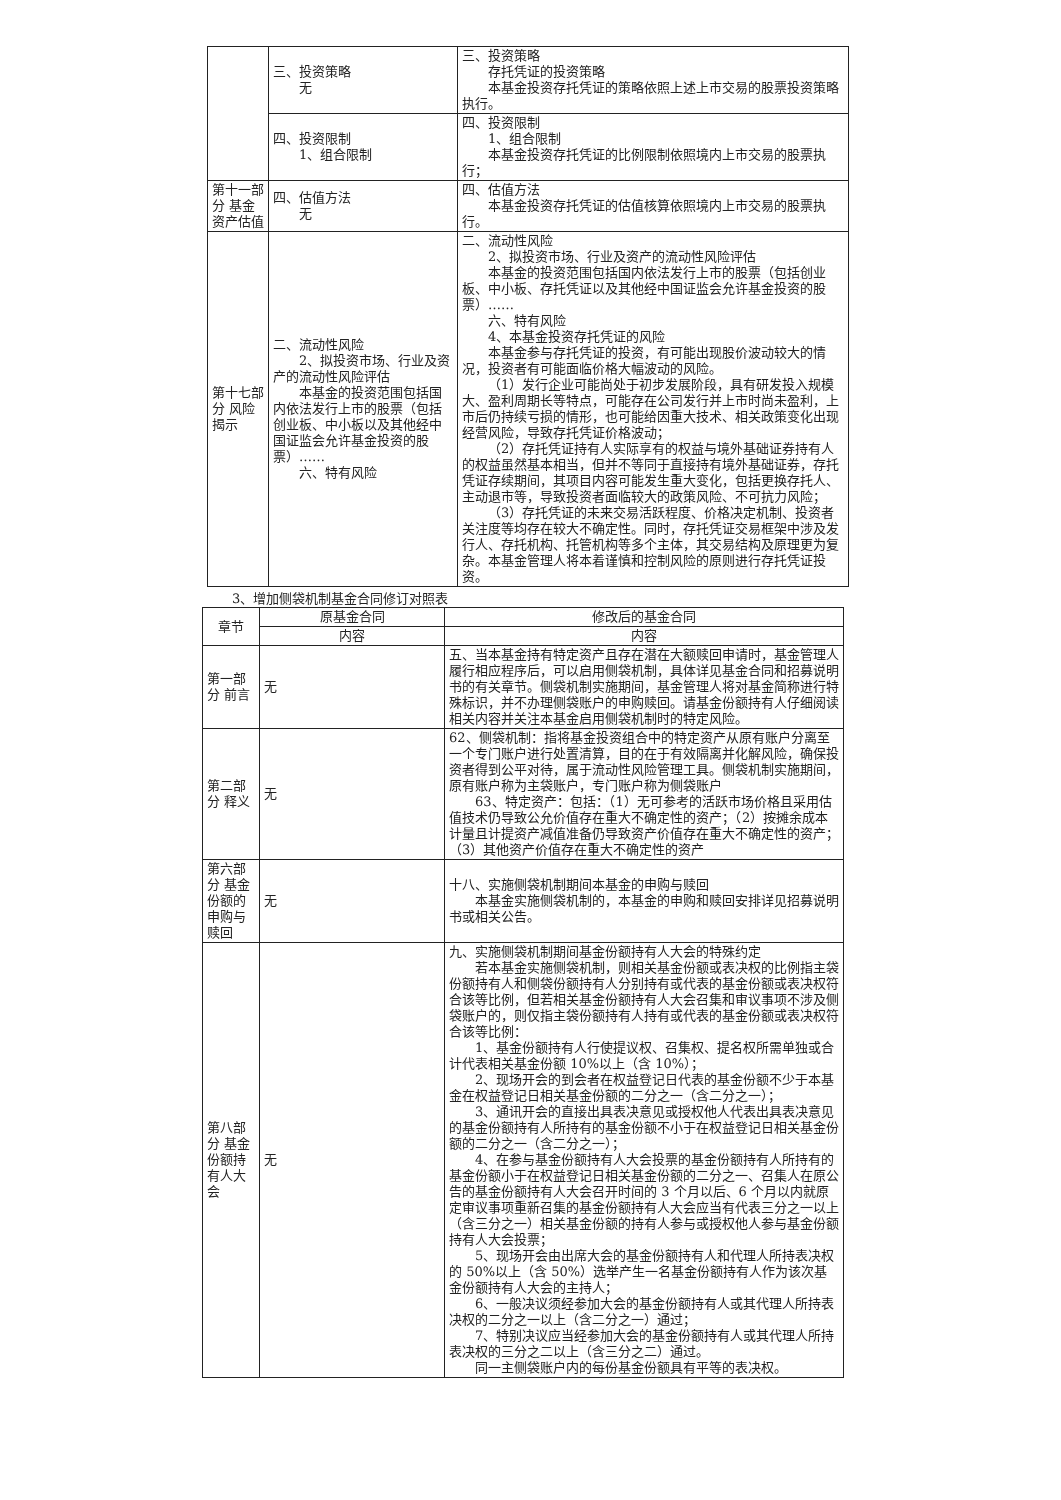| | 三、投资策略 无 | 三、投资策略 存托凭证的投资策略 本基金投资存托凭证的策略依照上述上市交易的股票投资策略执行。 |
| | 四、投资限制 1、组合限制 | 四、投资限制 1、组合限制 本基金投资存托凭证的比例限制依照境内上市交易的股票执行； |
| 第十一部分 基金资产估值 | 四、估值方法 无 | 四、估值方法 本基金投资存托凭证的估值核算依照境内上市交易的股票执行。 |
| 第十七部分 风险揭示 | 二、流动性风险 2、拟投资市场、行业及资产的流动性风险评估 本基金的投资范围包括国内依法发行上市的股票（包括创业板、中小板以及其他经中国证监会允许基金投资的股票）…… 六、特有风险 | 二、流动性风险 2、拟投资市场、行业及资产的流动性风险评估 本基金的投资范围包括国内依法发行上市的股票（包括创业板、中小板、存托凭证以及其他经中国证监会允许基金投资的股票）…… 六、特有风险 4、本基金投资存托凭证的风险 本基金参与存托凭证的投资，有可能出现股价波动较大的情况，投资者有可能面临价格大幅波动的风险。 （1）发行企业可能尚处于初步发展阶段，具有研发投入规模大、盈利周期长等特点，可能存在公司发行并上市时尚未盈利，上市后仍持续亏损的情形，也可能给因重大技术、相关政策变化出现经营风险，导致存托凭证价格波动； （2）存托凭证持有人实际享有的权益与境外基础证券持有人的权益虽然基本相当，但并不等同于直接持有境外基础证券，存托凭证存续期间，其项目内容可能发生重大变化，包括更换存托人、主动退市等，导致投资者面临较大的政策风险、不可抗力风险； （3）存托凭证的未来交易活跃程度、价格决定机制、投资者关注度等均存在较大不确定性。同时，存托凭证交易框架中涉及发行人、存托机构、托管机构等多个主体，其交易结构及原理更为复杂。本基金管理人将本着谨慎和控制风险的原则进行存托凭证投资。 |
3、增加侧袋机制基金合同修订对照表
| 章节 | 原基金合同 | 修改后的基金合同 |
| --- | --- | --- |
| | 内容 | 内容 |
| 第一部分 前言 | 无 | 五、当本基金持有特定资产且存在潜在大额赎回申请时，基金管理人履行相应程序后，可以启用侧袋机制，具体详见基金合同和招募说明书的有关章节。侧袋机制实施期间，基金管理人将对基金简称进行特殊标识，并不办理侧袋账户的申购赎回。请基金份额持有人仔细阅读相关内容并关注本基金启用侧袋机制时的特定风险。 |
| 第二部分 释义 | 无 | 62、侧袋机制：指将基金投资组合中的特定资产从原有账户分离至一个专门账户进行处置清算，目的在于有效隔离并化解风险，确保投资者得到公平对待，属于流动性风险管理工具。侧袋机制实施期间，原有账户称为主袋账户，专门账户称为侧袋账户 63、特定资产：包括：（1）无可参考的活跃市场价格且采用估值技术仍导致公允价值存在重大不确定性的资产；（2）按摊余成本计量且计提资产减值准备仍导致资产价值存在重大不确定性的资产；（3）其他资产价值存在重大不确定性的资产 |
| 第六部分 基金份额的申购与赎回 | 无 | 十八、实施侧袋机制期间本基金的申购与赎回 本基金实施侧袋机制的，本基金的申购和赎回安排详见招募说明书或相关公告。 |
| 第八部分 基金份额持有人大会 | 无 | 九、实施侧袋机制期间基金份额持有人大会的特殊约定 若本基金实施侧袋机制，则相关基金份额或表决权的比例指主袋份额持有人和侧袋份额持有人分别持有或代表的基金份额或表决权符合该等比例，但若相关基金份额持有人大会召集和审议事项不涉及侧袋账户的，则仅指主袋份额持有人持有或代表的基金份额或表决权符合该等比例： 1、基金份额持有人行使提议权、召集权、提名权所需单独或合计代表相关基金份额 10%以上（含 10%）； 2、现场开会的到会者在权益登记日代表的基金份额不少于本基金在权益登记日相关基金份额的二分之一（含二分之一）； 3、通讯开会的直接出具表决意见或授权他人代表出具表决意见的基金份额持有人所持有的基金份额不小于在权益登记日相关基金份额的二分之一（含二分之一）； 4、在参与基金份额持有人大会投票的基金份额持有人所持有的基金份额小于在权益登记日相关基金份额的二分之一、召集人在原公告的基金份额持有人大会召开时间的 3 个月以后、6 个月以内就原定审议事项重新召集的基金份额持有人大会应当有代表三分之一以上（含三分之一）相关基金份额的持有人参与或授权他人参与基金份额持有人大会投票； 5、现场开会由出席大会的基金份额持有人和代理人所持表决权的 50%以上（含 50%）选举产生一名基金份额持有人作为该次基金份额持有人大会的主持人； 6、一般决议须经参加大会的基金份额持有人或其代理人所持表决权的二分之一以上（含二分之一）通过； 7、特别决议应当经参加大会的基金份额持有人或其代理人所持表决权的三分之二以上（含三分之二）通过。 同一主侧袋账户内的每份基金份额具有平等的表决权。 |